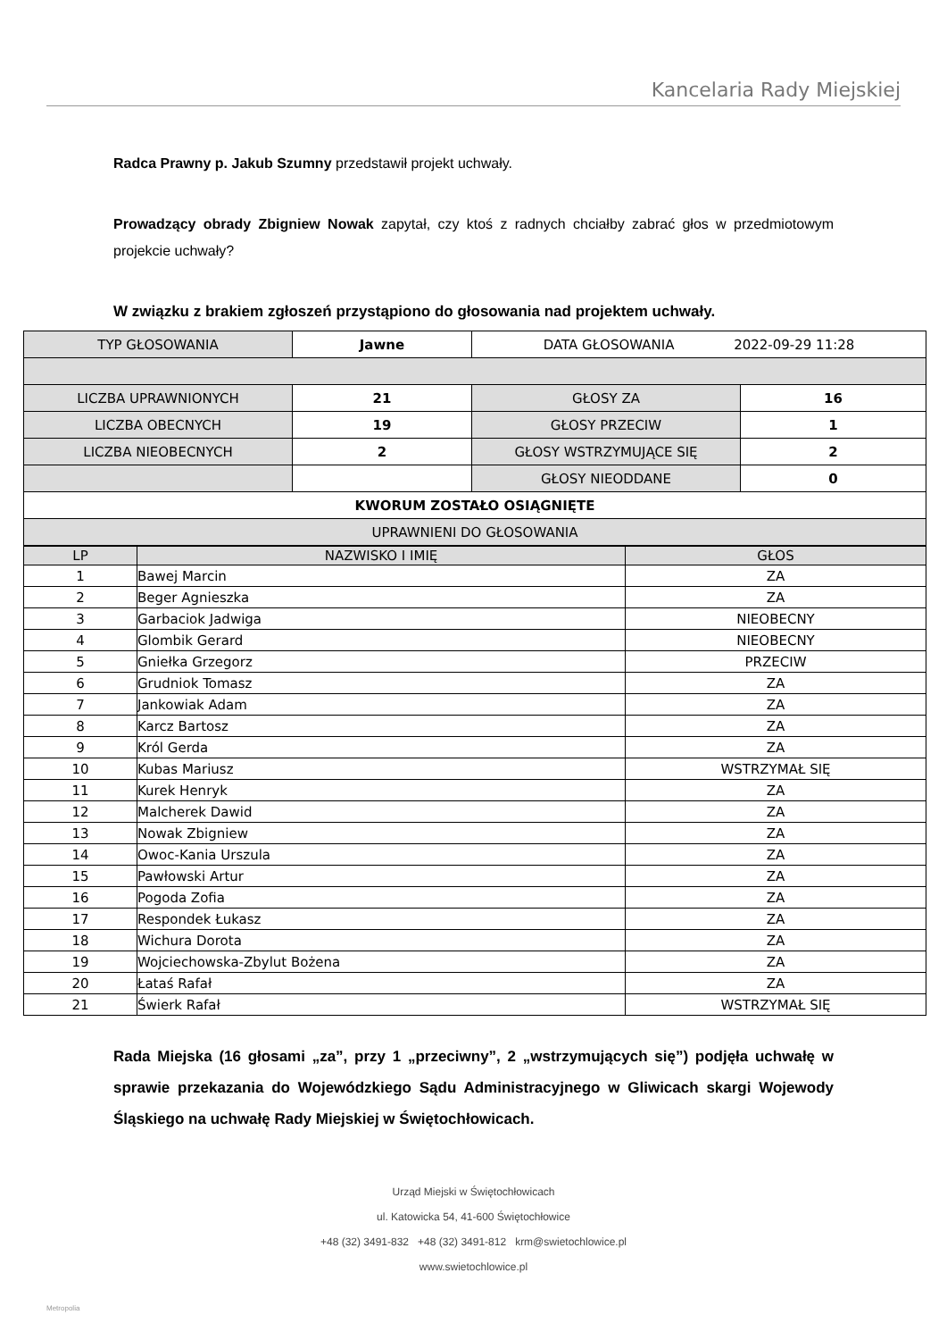Kancelaria Rady Miejskiej
Radca Prawny p. Jakub Szumny przedstawił projekt uchwały.
Prowadzący obrady Zbigniew Nowak zapytał, czy ktoś z radnych chciałby zabrać głos w przedmiotowym projekcie uchwały?
W związku z brakiem zgłoszeń przystąpiono do głosowania nad projektem uchwały.
| TYP GŁOSOWANIA | Jawne | DATA GŁOSOWANIA 2022-09-29 11:28 | |
| LICZBA UPRAWNIONYCH | 21 | GŁOSY ZA | 16 |
| LICZBA OBECNYCH | 19 | GŁOSY PRZECIW | 1 |
| LICZBA NIEOBECNYCH | 2 | GŁOSY WSTRZYMUJĄCE SIĘ | 2 |
| | | GŁOSY NIEODDANE | 0 |
| KWORUM ZOSTAŁO OSIĄGNIĘTE | | | |
| UPRAWNIENI DO GŁOSOWANIA | | | |
| LP | NAZWISKO I IMIĘ | GŁOS |
| --- | --- | --- |
| 1 | Bawej Marcin | ZA |
| 2 | Beger Agnieszka | ZA |
| 3 | Garbaciok Jadwiga | NIEOBECNY |
| 4 | Glombik Gerard | NIEOBECNY |
| 5 | Gniełka Grzegorz | PRZECIW |
| 6 | Grudniok Tomasz | ZA |
| 7 | Jankowiak Adam | ZA |
| 8 | Karcz Bartosz | ZA |
| 9 | Król Gerda | ZA |
| 10 | Kubas Mariusz | WSTRZYMAŁ SIĘ |
| 11 | Kurek Henryk | ZA |
| 12 | Malcherek Dawid | ZA |
| 13 | Nowak Zbigniew | ZA |
| 14 | Owoc-Kania Urszula | ZA |
| 15 | Pawłowski Artur | ZA |
| 16 | Pogoda Zofia | ZA |
| 17 | Respondek Łukasz | ZA |
| 18 | Wichura Dorota | ZA |
| 19 | Wojciechowska-Zbylut Bożena | ZA |
| 20 | Łataś Rafał | ZA |
| 21 | Świerk Rafał | WSTRZYMAŁ SIĘ |
Rada Miejska (16 głosami „za”, przy 1 „przeciwny”, 2 „wstrzymujących się”) podjęła uchwałę w sprawie przekazania do Wojewódzkiego Sądu Administracyjnego w Gliwicach skargi Wojewody Śląskiego na uchwałę Rady Miejskiej w Świętochłowicach.
Urząd Miejski w Świętochłowicach
ul. Katowicka 54, 41-600 Świętochłowice
+48 (32) 3491-832 +48 (32) 3491-812 krm@swietochlowice.pl
www.swietochlowice.pl
Metropolia